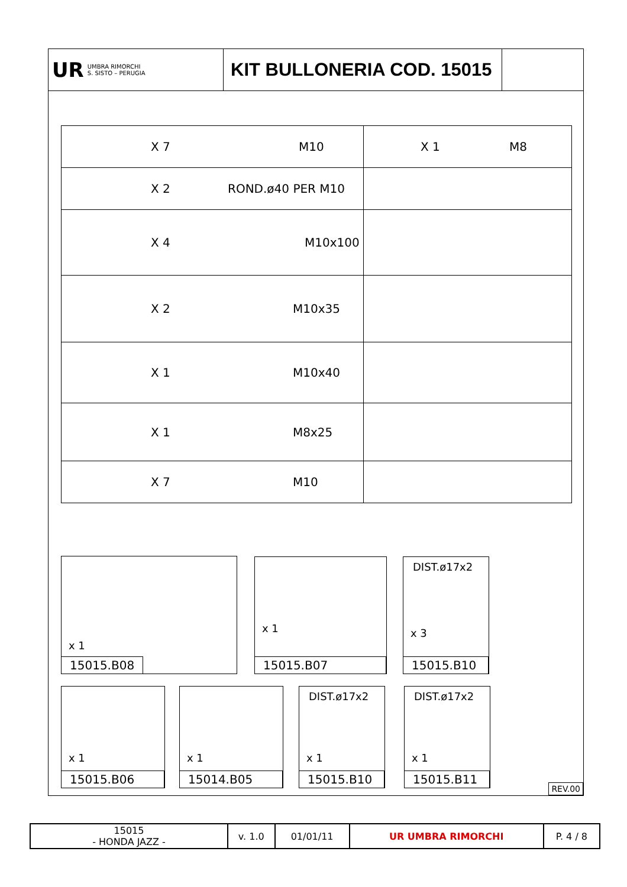UR
UMBRA RIMORCHI
S. SISTO – PERUGIA
KIT BULLONERIA COD. 15015
| X 7 M10 | X 1 M8 |
| X 2 ROND.ø40 PER M10 | |
| X 4 M10x100 | |
| X 2 M10x35 | |
| X 1 M10x40 | |
| X 1 M8x25 | |
| X 7 M10 | |
x 1
15015.B08
x 1
15015.B07
DIST.ø17x2
x 3
15015.B10
x 1
15015.B06
x 1
15014.B05
DIST.ø17x2
x 1
15015.B10
DIST.ø17x2
x 1
15015.B11
REV.00
| 15015 - HONDA JAZZ - | v. 1.0 | 01/01/11 | UR UMBRA RIMORCHI | P. 4 / 8 |